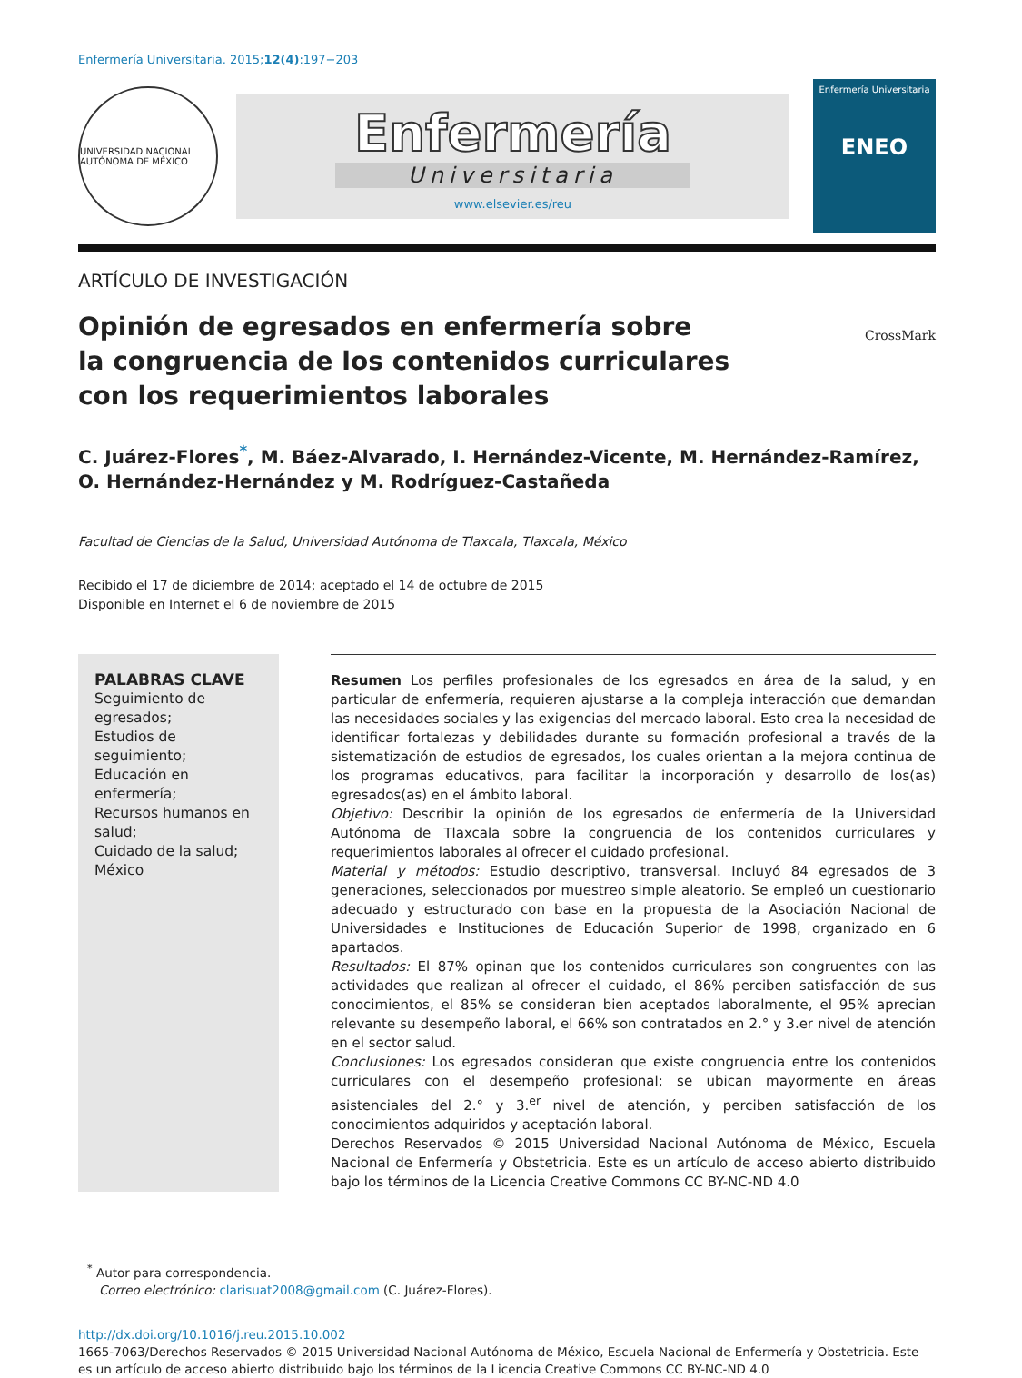Enfermería Universitaria. 2015;12(4):197−203
UNIVERSIDAD NACIONAL AUTÓNOMA DE MÉXICO
Enfermería
Universitaria
www.elsevier.es/reu
Enfermería Universitaria
ENEO
ARTÍCULO DE INVESTIGACIÓN
Opinión de egresados en enfermería sobre
la congruencia de los contenidos curriculares
con los requerimientos laborales
CrossMark
C. Juárez-Flores<sup>*</sup>, M. Báez-Alvarado, I. Hernández-Vicente, M. Hernández-Ramírez, O. Hernández-Hernández y M. Rodríguez-Castañeda
Facultad de Ciencias de la Salud, Universidad Autónoma de Tlaxcala, Tlaxcala, México
Recibido el 17 de diciembre de 2014; aceptado el 14 de octubre de 2015
Disponible en Internet el 6 de noviembre de 2015
PALABRAS CLAVE
Seguimiento de egresados;
Estudios de seguimiento;
Educación en enfermería;
Recursos humanos en salud;
Cuidado de la salud;
México
Resumen Los perfiles profesionales de los egresados en área de la salud, y en particular de enfermería, requieren ajustarse a la compleja interacción que demandan las necesidades sociales y las exigencias del mercado laboral. Esto crea la necesidad de identificar fortalezas y debilidades durante su formación profesional a través de la sistematización de estudios de egresados, los cuales orientan a la mejora continua de los programas educativos, para facilitar la incorporación y desarrollo de los(as) egresados(as) en el ámbito laboral.
Objetivo: Describir la opinión de los egresados de enfermería de la Universidad Autónoma de Tlaxcala sobre la congruencia de los contenidos curriculares y requerimientos laborales al ofrecer el cuidado profesional.
Material y métodos: Estudio descriptivo, transversal. Incluyó 84 egresados de 3 generaciones, seleccionados por muestreo simple aleatorio. Se empleó un cuestionario adecuado y estructurado con base en la propuesta de la Asociación Nacional de Universidades e Instituciones de Educación Superior de 1998, organizado en 6 apartados.
Resultados: El 87% opinan que los contenidos curriculares son congruentes con las actividades que realizan al ofrecer el cuidado, el 86% perciben satisfacción de sus conocimientos, el 85% se consideran bien aceptados laboralmente, el 95% aprecian relevante su desempeño laboral, el 66% son contratados en 2.° y 3.er nivel de atención en el sector salud.
Conclusiones: Los egresados consideran que existe congruencia entre los contenidos curriculares con el desempeño profesional; se ubican mayormente en áreas asistenciales del 2.° y 3.<sup>er</sup> nivel de atención, y perciben satisfacción de los conocimientos adquiridos y aceptación laboral.
Derechos Reservados © 2015 Universidad Nacional Autónoma de México, Escuela Nacional de Enfermería y Obstetricia. Este es un artículo de acceso abierto distribuido bajo los términos de la Licencia Creative Commons CC BY-NC-ND 4.0
<sup>*</sup> Autor para correspondencia.
Correo electrónico: clarisuat2008@gmail.com (C. Juárez-Flores).
http://dx.doi.org/10.1016/j.reu.2015.10.002
1665-7063/Derechos Reservados © 2015 Universidad Nacional Autónoma de México, Escuela Nacional de Enfermería y Obstetricia. Este es un artículo de acceso abierto distribuido bajo los términos de la Licencia Creative Commons CC BY-NC-ND 4.0